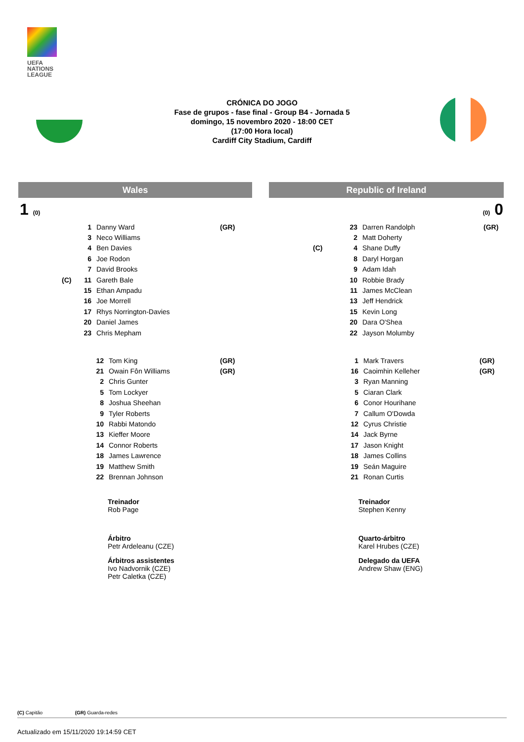UEFA
NATIONS
LEAGUE
CRÓNICA DO JOGO
Fase de grupos - fase final - Group B4 - Jornada 5
domingo, 15 novembro 2020 - 18:00 CET
(17:00 Hora local)
Cardiff City Stadium, Cardiff
Wales Republic of Ireland
1 (0) (0) 0
| | 1 | Danny Ward | (GR) |
| | 3 | Neco Williams | |
| | 4 | Ben Davies | |
| | 6 | Joe Rodon | |
| | 7 | David Brooks | |
| (C) | 11 | Gareth Bale | |
| | 15 | Ethan Ampadu | |
| | 16 | Joe Morrell | |
| | 17 | Rhys Norrington-Davies | |
| | 20 | Daniel James | |
| | 23 | Chris Mepham | |
| | 23 | Darren Randolph | (GR) |
| | 2 | Matt Doherty | |
| (C) | 4 | Shane Duffy | |
| | 8 | Daryl Horgan | |
| | 9 | Adam Idah | |
| | 10 | Robbie Brady | |
| | 11 | James McClean | |
| | 13 | Jeff Hendrick | |
| | 15 | Kevin Long | |
| | 20 | Dara O'Shea | |
| | 22 | Jayson Molumby | |
| 12 | Tom King | (GR) |
| 21 | Owain Fôn Williams | (GR) |
| 2 | Chris Gunter | |
| 5 | Tom Lockyer | |
| 8 | Joshua Sheehan | |
| 9 | Tyler Roberts | |
| 10 | Rabbi Matondo | |
| 13 | Kieffer Moore | |
| 14 | Connor Roberts | |
| 18 | James Lawrence | |
| 19 | Matthew Smith | |
| 22 | Brennan Johnson | |
| 1 | Mark Travers | (GR) |
| 16 | Caoimhin Kelleher | (GR) |
| 3 | Ryan Manning | |
| 5 | Ciaran Clark | |
| 6 | Conor Hourihane | |
| 7 | Callum O'Dowda | |
| 12 | Cyrus Christie | |
| 14 | Jack Byrne | |
| 17 | Jason Knight | |
| 18 | James Collins | |
| 19 | Seán Maguire | |
| 21 | Ronan Curtis | |
Treinador
Rob Page
Treinador
Stephen Kenny
Árbitro
Petr Ardeleanu (CZE)
Quarto-árbitro
Karel Hrubes (CZE)
Árbitros assistentes
Ivo Nadvornik (CZE)
Petr Caletka (CZE)
Delegado da UEFA
Andrew Shaw (ENG)
(C) Capitão (GR) Guarda-redes
Actualizado em 15/11/2020 19:14:59 CET